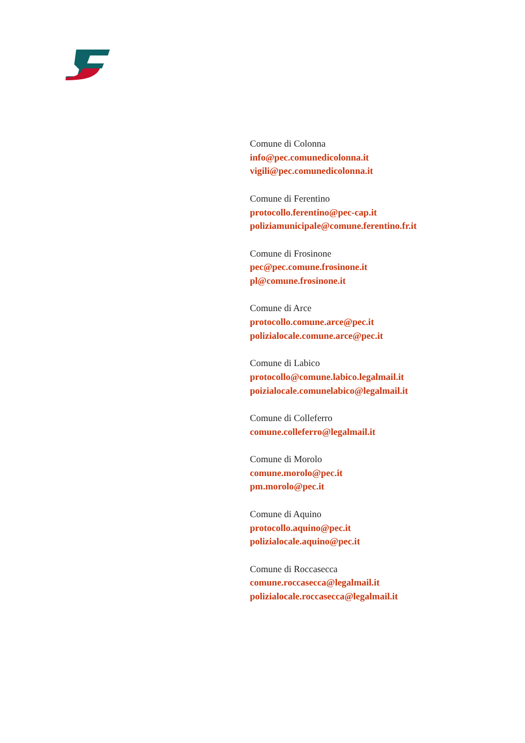Comune di Colonna
info@pec.comunedicolonna.it
vigili@pec.comunedicolonna.it
Comune di Ferentino
protocollo.ferentino@pec-cap.it
poliziamunicipale@comune.ferentino.fr.it
Comune di Frosinone
pec@pec.comune.frosinone.it
pl@comune.frosinone.it
Comune di Arce
protocollo.comune.arce@pec.it
polizialocale.comune.arce@pec.it
Comune di Labico
protocollo@comune.labico.legalmail.it
poizialocale.comunelabico@legalmail.it
Comune di Colleferro
comune.colleferro@legalmail.it
Comune di Morolo
comune.morolo@pec.it
pm.morolo@pec.it
Comune di Aquino
protocollo.aquino@pec.it
polizialocale.aquino@pec.it
Comune di Roccasecca
comune.roccasecca@legalmail.it
polizialocale.roccasecca@legalmail.it